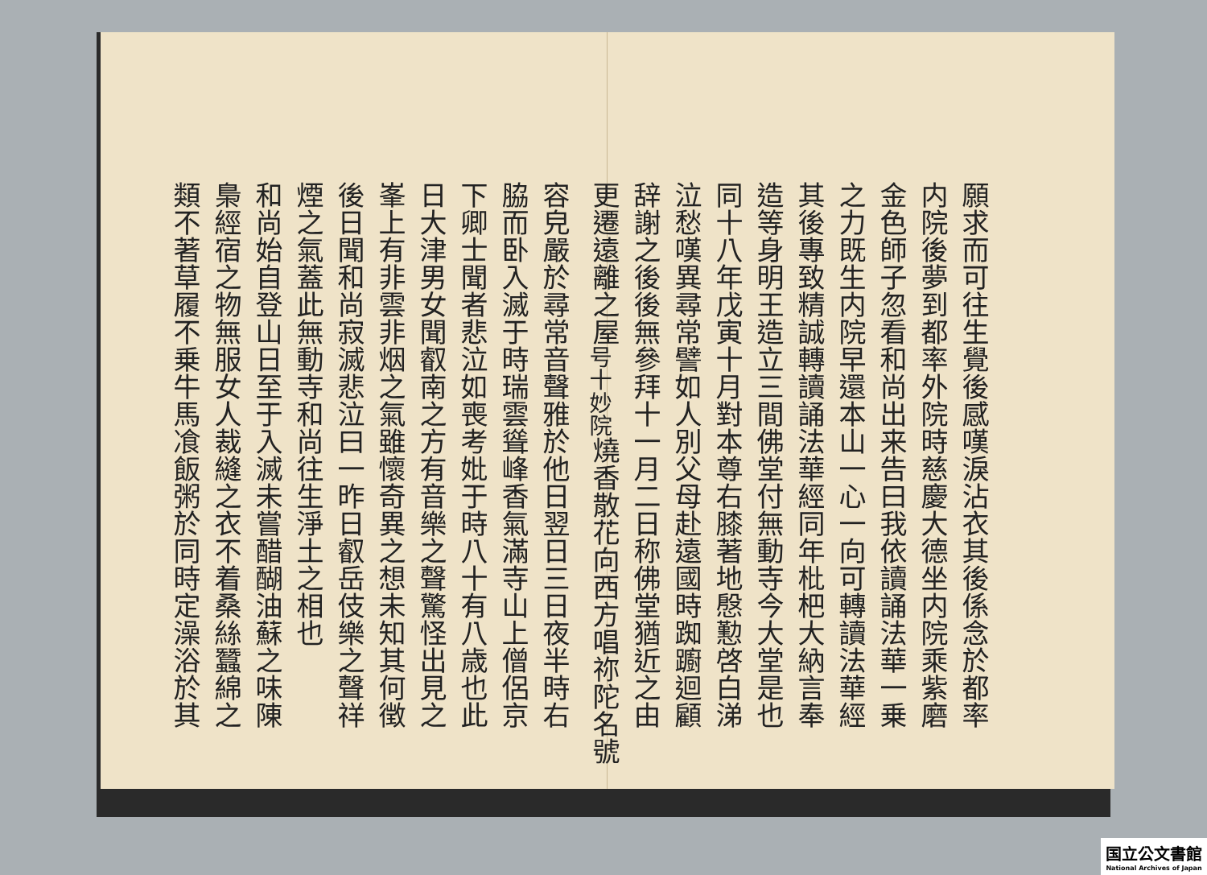願求而可往生覺後感嘆淚沾衣其後係念於都率
内院後夢到都率外院時慈慶大德坐内院乘紫磨
金色師子忽看和尚出来告曰我依讀誦法華一乗
之力既生内院早還本山一心一向可轉讀法華經
其後專致精誠轉讀誦法華經同年枇杷大納言奉
造等身明王造立三間佛堂付無動寺今大堂是也
同十八年戊寅十月對本尊右膝著地慇懃啓白涕
泣愁嘆異尋常譬如人別父母赴遠國時踟躕迴顧
辞謝之後後無參拜十一月二日称佛堂猶近之由
更遷遠離之屋<sub>号十妙院</sub>燒香散花向西方唱祢陀名號
容皃嚴於尋常音聲雅於他日翌日三日夜半時右
脇而卧入滅于時瑞雲聳峰香氣滿寺山上僧侶京
下卿士聞者悲泣如喪考妣于時八十有八歳也此
日大津男女聞叡南之方有音樂之聲驚怪出見之
峯上有非雲非烟之氣雖懷奇異之想未知其何徴
後日聞和尚寂滅悲泣曰一昨日叡岳伎樂之聲祥
煙之氣蓋此無動寺和尚往生淨土之相也
和尚始自登山日至于入滅未嘗醋醐油蘇之味陳
梟經宿之物無服女人裁縫之衣不着桑絲蠶綿之
類不著草履不乗牛馬飡飯粥於同時定澡浴於其
国立公文書館
National Archives of Japan